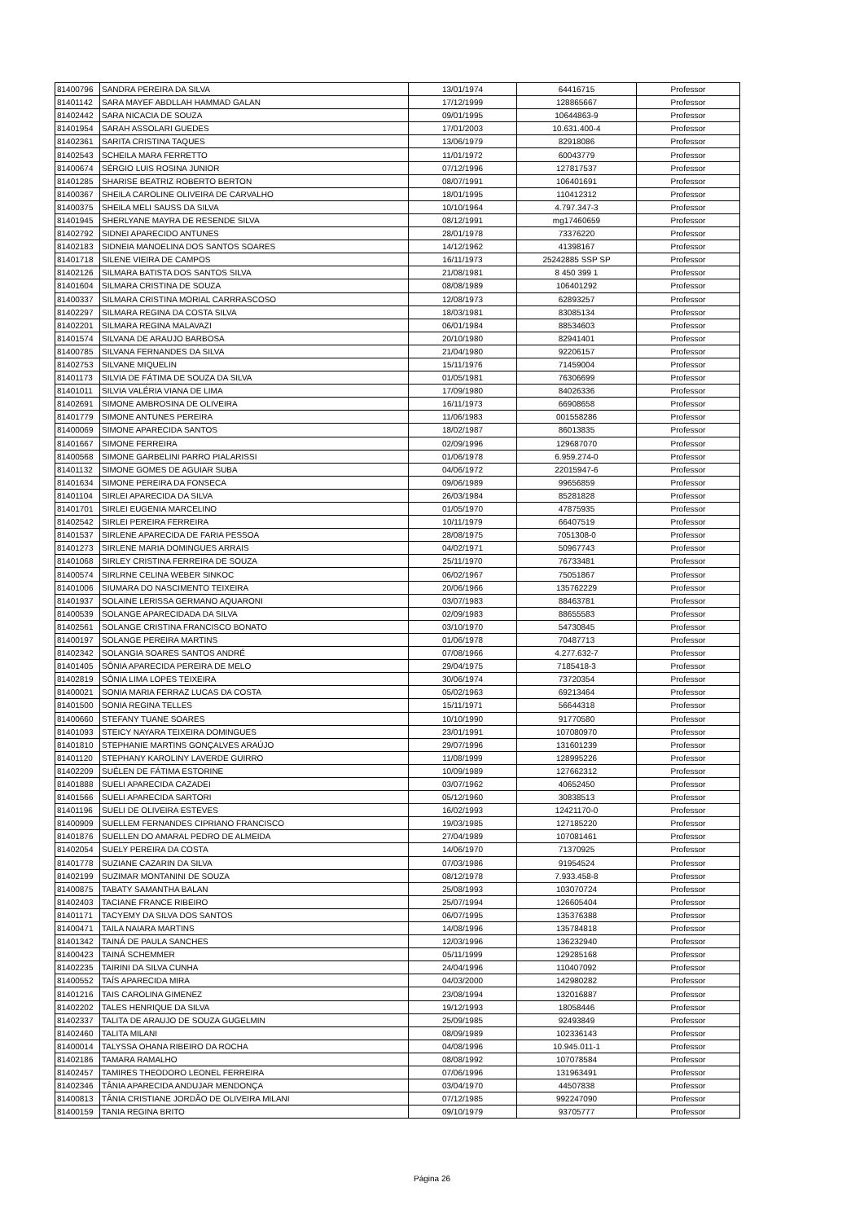| 81400796 | SANDRA PEREIRA DA SILVA | 13/01/1974 | 64416715 | Professor |
| 81401142 | SARA MAYEF ABDLLAH HAMMAD GALAN | 17/12/1999 | 128865667 | Professor |
| 81402442 | SARA NICACIA DE SOUZA | 09/01/1995 | 10644863-9 | Professor |
| 81401954 | SARAH ASSOLARI GUEDES | 17/01/2003 | 10.631.400-4 | Professor |
| 81402361 | SARITA CRISTINA TAQUES | 13/06/1979 | 82918086 | Professor |
| 81402543 | SCHEILA MARA FERRETTO | 11/01/1972 | 60043779 | Professor |
| 81400674 | SÉRGIO LUIS ROSINA JUNIOR | 07/12/1996 | 127817537 | Professor |
| 81401285 | SHARISE BEATRIZ ROBERTO BERTON | 08/07/1991 | 106401691 | Professor |
| 81400367 | SHEILA CAROLINE OLIVEIRA DE CARVALHO | 18/01/1995 | 110412312 | Professor |
| 81400375 | SHEILA MELI SAUSS DA SILVA | 10/10/1964 | 4.797.347-3 | Professor |
| 81401945 | SHERLYANE MAYRA DE RESENDE SILVA | 08/12/1991 | mg17460659 | Professor |
| 81402792 | SIDNEI APARECIDO ANTUNES | 28/01/1978 | 73376220 | Professor |
| 81402183 | SIDNEIA MANOELINA DOS SANTOS SOARES | 14/12/1962 | 41398167 | Professor |
| 81401718 | SILENE VIEIRA DE CAMPOS | 16/11/1973 | 25242885 SSP SP | Professor |
| 81402126 | SILMARA BATISTA DOS SANTOS SILVA | 21/08/1981 | 8 450 399 1 | Professor |
| 81401604 | SILMARA CRISTINA DE SOUZA | 08/08/1989 | 106401292 | Professor |
| 81400337 | SILMARA CRISTINA MORIAL CARRRASCOSO | 12/08/1973 | 62893257 | Professor |
| 81402297 | SILMARA REGINA DA COSTA SILVA | 18/03/1981 | 83085134 | Professor |
| 81402201 | SILMARA REGINA MALAVAZI | 06/01/1984 | 88534603 | Professor |
| 81401574 | SILVANA DE ARAUJO BARBOSA | 20/10/1980 | 82941401 | Professor |
| 81400785 | SILVANA FERNANDES DA SILVA | 21/04/1980 | 92206157 | Professor |
| 81402753 | SILVANE MIQUELIN | 15/11/1976 | 71459004 | Professor |
| 81401173 | SILVIA DE FÁTIMA DE SOUZA DA SILVA | 01/05/1981 | 76306699 | Professor |
| 81401011 | SILVIA VALÉRIA VIANA DE LIMA | 17/09/1980 | 84026336 | Professor |
| 81402691 | SIMONE AMBROSINA DE OLIVEIRA | 16/11/1973 | 66908658 | Professor |
| 81401779 | SIMONE ANTUNES PEREIRA | 11/06/1983 | 001558286 | Professor |
| 81400069 | SIMONE APARECIDA SANTOS | 18/02/1987 | 86013835 | Professor |
| 81401667 | SIMONE FERREIRA | 02/09/1996 | 129687070 | Professor |
| 81400568 | SIMONE GARBELINI PARRO PIALARISSI | 01/06/1978 | 6.959.274-0 | Professor |
| 81401132 | SIMONE GOMES DE AGUIAR SUBA | 04/06/1972 | 22015947-6 | Professor |
| 81401634 | SIMONE PEREIRA DA FONSECA | 09/06/1989 | 99656859 | Professor |
| 81401104 | SIRLEI APARECIDA DA SILVA | 26/03/1984 | 85281828 | Professor |
| 81401701 | SIRLEI EUGENIA MARCELINO | 01/05/1970 | 47875935 | Professor |
| 81402542 | SIRLEI PEREIRA FERREIRA | 10/11/1979 | 66407519 | Professor |
| 81401537 | SIRLENE APARECIDA DE FARIA PESSOA | 28/08/1975 | 7051308-0 | Professor |
| 81401273 | SIRLENE MARIA DOMINGUES ARRAIS | 04/02/1971 | 50967743 | Professor |
| 81401068 | SIRLEY CRISTINA FERREIRA DE SOUZA | 25/11/1970 | 76733481 | Professor |
| 81400574 | SIRLRNE CELINA WEBER SINKOC | 06/02/1967 | 75051867 | Professor |
| 81401006 | SIUMARA DO NASCIMENTO TEIXEIRA | 20/06/1966 | 135762229 | Professor |
| 81401937 | SOLAINE LERISSA GERMANO AQUARONI | 03/07/1983 | 88463781 | Professor |
| 81400539 | SOLANGE APARECIDADA DA SILVA | 02/09/1983 | 88655583 | Professor |
| 81402561 | SOLANGE CRISTINA FRANCISCO BONATO | 03/10/1970 | 54730845 | Professor |
| 81400197 | SOLANGE PEREIRA MARTINS | 01/06/1978 | 70487713 | Professor |
| 81402342 | SOLANGIA SOARES SANTOS ANDRÉ | 07/08/1966 | 4.277.632-7 | Professor |
| 81401405 | SÔNIA APARECIDA PEREIRA DE MELO | 29/04/1975 | 7185418-3 | Professor |
| 81402819 | SÔNIA LIMA LOPES TEIXEIRA | 30/06/1974 | 73720354 | Professor |
| 81400021 | SONIA MARIA FERRAZ LUCAS DA COSTA | 05/02/1963 | 69213464 | Professor |
| 81401500 | SONIA REGINA TELLES | 15/11/1971 | 56644318 | Professor |
| 81400660 | STEFANY TUANE SOARES | 10/10/1990 | 91770580 | Professor |
| 81401093 | STEICY NAYARA TEIXEIRA DOMINGUES | 23/01/1991 | 107080970 | Professor |
| 81401810 | STEPHANIE MARTINS GONÇALVES ARAÚJO | 29/07/1996 | 131601239 | Professor |
| 81401120 | STEPHANY KAROLINY LAVERDE GUIRRO | 11/08/1999 | 128995226 | Professor |
| 81402209 | SUÉLEN DE FÁTIMA ESTORINE | 10/09/1989 | 127662312 | Professor |
| 81401888 | SUELI APARECIDA CAZADEI | 03/07/1962 | 40652450 | Professor |
| 81401566 | SUELI APARECIDA SARTORI | 05/12/1960 | 30838513 | Professor |
| 81401196 | SUELI DE OLIVEIRA ESTEVES | 16/02/1993 | 12421170-0 | Professor |
| 81400909 | SUELLEM FERNANDES CIPRIANO FRANCISCO | 19/03/1985 | 127185220 | Professor |
| 81401876 | SUELLEN DO AMARAL PEDRO DE ALMEIDA | 27/04/1989 | 107081461 | Professor |
| 81402054 | SUELY PEREIRA DA COSTA | 14/06/1970 | 71370925 | Professor |
| 81401778 | SUZIANE CAZARIN DA SILVA | 07/03/1986 | 91954524 | Professor |
| 81402199 | SUZIMAR MONTANINI DE SOUZA | 08/12/1978 | 7.933.458-8 | Professor |
| 81400875 | TABATY SAMANTHA BALAN | 25/08/1993 | 103070724 | Professor |
| 81402403 | TACIANE FRANCE RIBEIRO | 25/07/1994 | 126605404 | Professor |
| 81401171 | TACYEMY DA SILVA DOS SANTOS | 06/07/1995 | 135376388 | Professor |
| 81400471 | TAILA NAIARA MARTINS | 14/08/1996 | 135784818 | Professor |
| 81401342 | TAINÁ DE PAULA SANCHES | 12/03/1996 | 136232940 | Professor |
| 81400423 | TAINÁ SCHEMMER | 05/11/1999 | 129285168 | Professor |
| 81402235 | TAIRINI DA SILVA CUNHA | 24/04/1996 | 110407092 | Professor |
| 81400552 | TAÍS APARECIDA MIRA | 04/03/2000 | 142980282 | Professor |
| 81401216 | TAIS CAROLINA GIMENEZ | 23/08/1994 | 132016887 | Professor |
| 81402202 | TALES HENRIQUE DA SILVA | 19/12/1993 | 18058446 | Professor |
| 81402337 | TALITA DE ARAUJO DE SOUZA GUGELMIN | 25/09/1985 | 92493849 | Professor |
| 81402460 | TALITA MILANI | 08/09/1989 | 102336143 | Professor |
| 81400014 | TALYSSA OHANA RIBEIRO DA ROCHA | 04/08/1996 | 10.945.011-1 | Professor |
| 81402186 | TAMARA RAMALHO | 08/08/1992 | 107078584 | Professor |
| 81402457 | TAMIRES THEODORO LEONEL FERREIRA | 07/06/1996 | 131963491 | Professor |
| 81402346 | TÂNIA APARECIDA ANDUJAR MENDONÇA | 03/04/1970 | 44507838 | Professor |
| 81400813 | TÂNIA CRISTIANE JORDÃO DE OLIVEIRA MILANI | 07/12/1985 | 992247090 | Professor |
| 81400159 | TANIA REGINA BRITO | 09/10/1979 | 93705777 | Professor |
Página 26